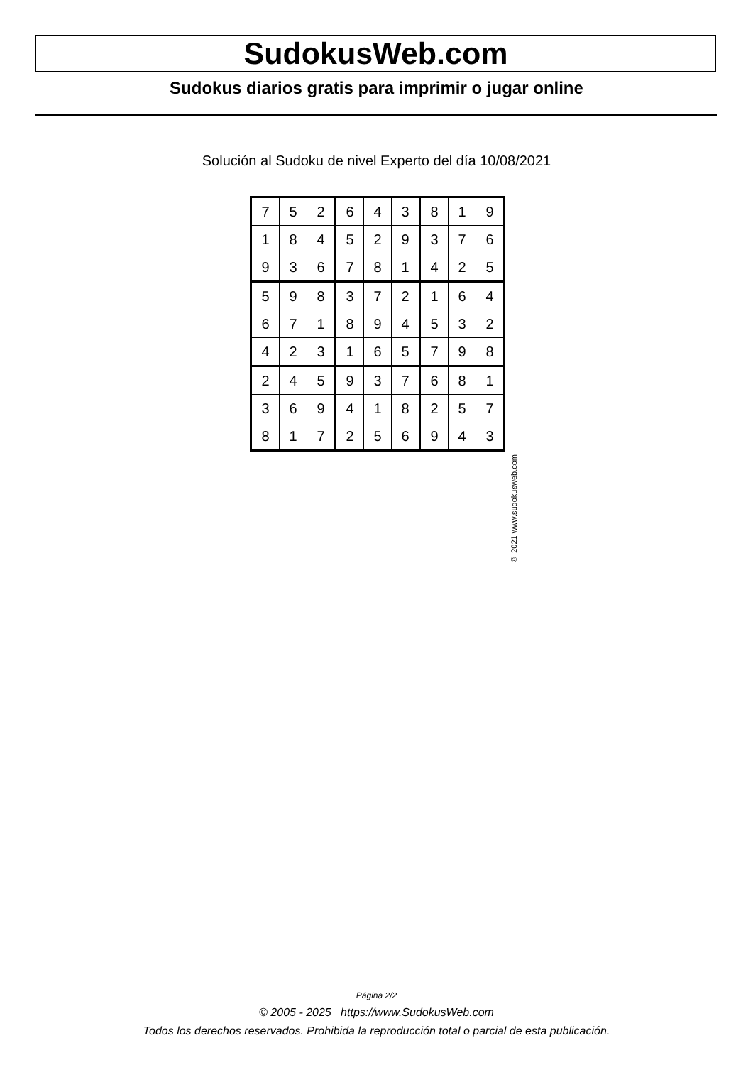SudokusWeb.com
Sudokus diarios gratis para imprimir o jugar online
Solución al Sudoku de nivel Experto del día 10/08/2021
| 7 | 5 | 2 | 6 | 4 | 3 | 8 | 1 | 9 |
| 1 | 8 | 4 | 5 | 2 | 9 | 3 | 7 | 6 |
| 9 | 3 | 6 | 7 | 8 | 1 | 4 | 2 | 5 |
| 5 | 9 | 8 | 3 | 7 | 2 | 1 | 6 | 4 |
| 6 | 7 | 1 | 8 | 9 | 4 | 5 | 3 | 2 |
| 4 | 2 | 3 | 1 | 6 | 5 | 7 | 9 | 8 |
| 2 | 4 | 5 | 9 | 3 | 7 | 6 | 8 | 1 |
| 3 | 6 | 9 | 4 | 1 | 8 | 2 | 5 | 7 |
| 8 | 1 | 7 | 2 | 5 | 6 | 9 | 4 | 3 |
© 2021 www.sudokusweb.com
Página 2/2
© 2005 - 2025 https://www.SudokusWeb.com
Todos los derechos reservados. Prohibida la reproducción total o parcial de esta publicación.